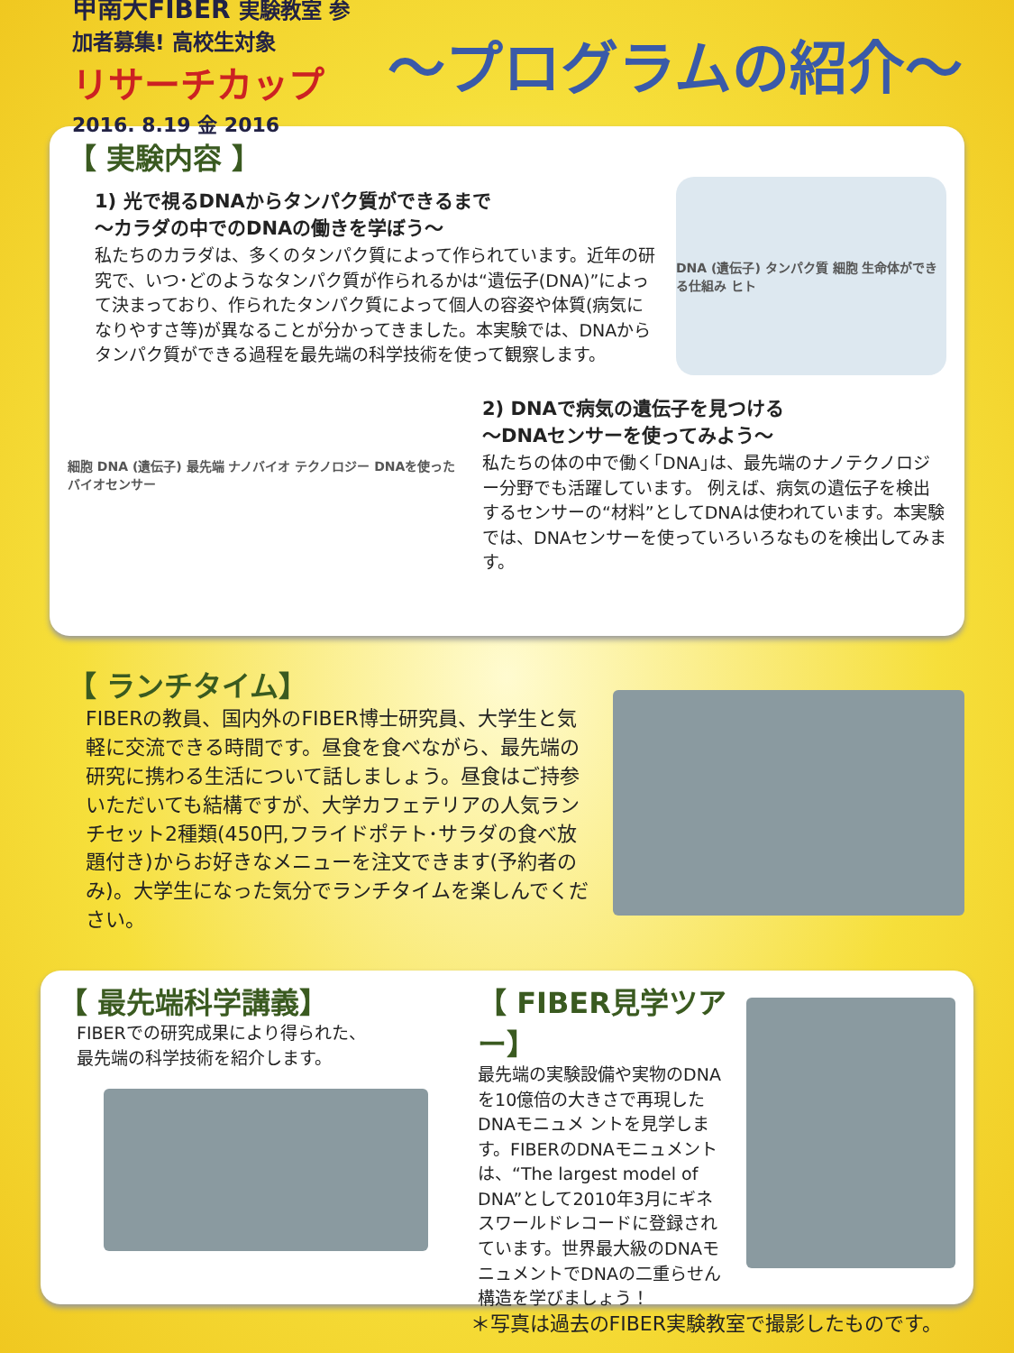甲南大FIBER 実験教室 参加者募集! 高校生対象
リサーチカップ
2016. 8.19 金 2016
～プログラムの紹介～
【 実験内容 】
1) 光で視るDNAからタンパク質ができるまで
～カラダの中でのDNAの働きを学ぼう～
私たちのカラダは、多くのタンパク質によって作られています。近年の研究で、いつ･どのようなタンパク質が作られるかは“遺伝子(DNA)”によって決まっており、作られたタンパク質によって個人の容姿や体質(病気になりやすさ等)が異なることが分かってきました。本実験では、DNAからタンパク質ができる過程を最先端の科学技術を使って観察します。
DNA (遺伝子) タンパク質 細胞 生命体ができる仕組み ヒト
細胞 DNA (遺伝子) 最先端 ナノバイオ テクノロジー DNAを使った バイオセンサー
2) DNAで病気の遺伝子を見つける
～DNAセンサーを使ってみよう～
私たちの体の中で働く｢DNA｣は、最先端のナノテクノロジー分野でも活躍しています。 例えば、病気の遺伝子を検出するセンサーの“材料”としてDNAは使われています。本実験では、DNAセンサーを使っていろいろなものを検出してみます。
【 ランチタイム】
FIBERの教員、国内外のFIBER博士研究員、大学生と気軽に交流できる時間です。昼食を食べながら、最先端の研究に携わる生活について話しましょう。昼食はご持参いただいても結構ですが、大学カフェテリアの人気ランチセット2種類(450円,フライドポテト･サラダの食べ放題付き)からお好きなメニューを注文できます(予約者のみ)。大学生になった気分でランチタイムを楽しんでください。
【 最先端科学講義】
FIBERでの研究成果により得られた、
最先端の科学技術を紹介します。
【 FIBER見学ツアー】
最先端の実験設備や実物のDNAを10億倍の大きさで再現したDNAモニュメ ントを見学します。FIBERのDNAモニュメントは、“The largest model of DNA”として2010年3月にギネスワールドレコードに登録されています。世界最大級のDNAモニュメントでDNAの二重らせん構造を学びましょう！
＊写真は過去のFIBER実験教室で撮影したものです。